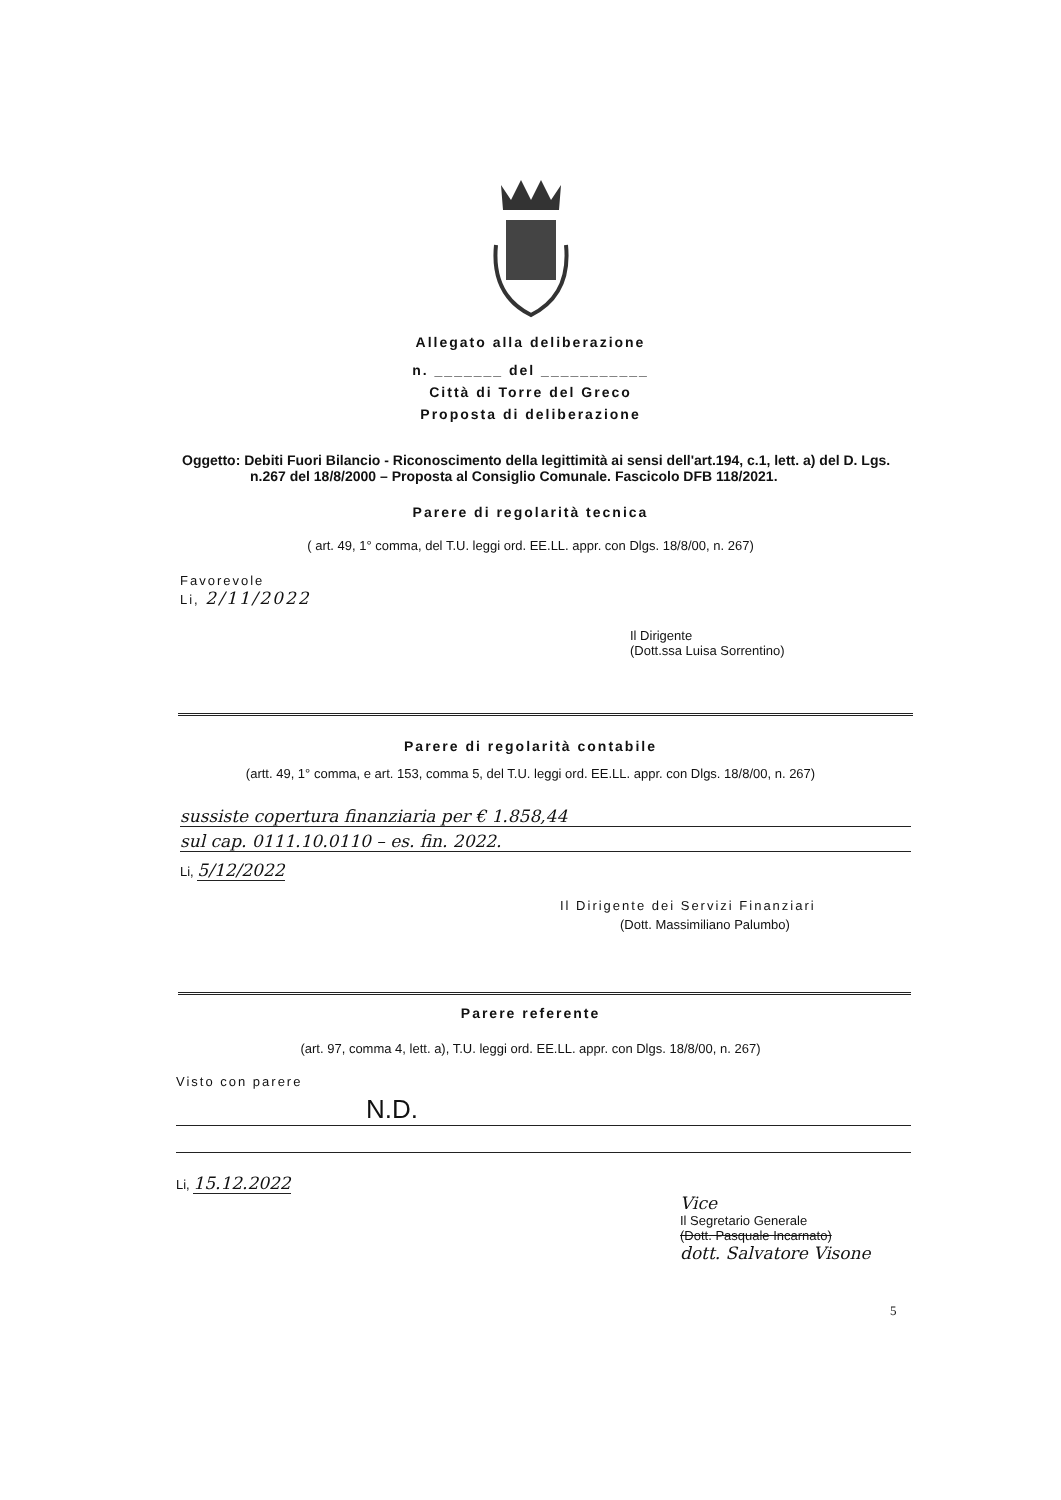Allegato alla deliberazione
n. _______ del ___________
Città di Torre del Greco
Proposta di deliberazione
Oggetto: Debiti Fuori Bilancio - Riconoscimento della legittimità ai sensi dell'art.194, c.1, lett. a) del D. Lgs. n.267 del 18/8/2000 – Proposta al Consiglio Comunale. Fascicolo DFB 118/2021.
Parere di regolarità tecnica
( art. 49, 1° comma, del T.U. leggi ord. EE.LL. appr. con Dlgs. 18/8/00, n. 267)
Favorevole
Li, 2/11/2022
Il Dirigente
(Dott.ssa Luisa Sorrentino)
Parere di regolarità contabile
(artt. 49, 1° comma, e art. 153, comma 5, del T.U. leggi ord. EE.LL. appr. con Dlgs. 18/8/00, n. 267)
sussiste copertura finanziaria per € 1.858,44
sul cap. 0111.10.0110 – es. fin. 2022.
Li, 5/12/2022
Il Dirigente dei Servizi Finanziari
(Dott. Massimiliano Palumbo)
Parere referente
(art. 97, comma 4, lett. a), T.U. leggi ord. EE.LL. appr. con Dlgs. 18/8/00, n. 267)
Visto con parere
N.D.
Li, 15.12.2022
Vice
Il Segretario Generale
(Dott. Pasquale Incarnato)
dott. Salvatore Visone
5